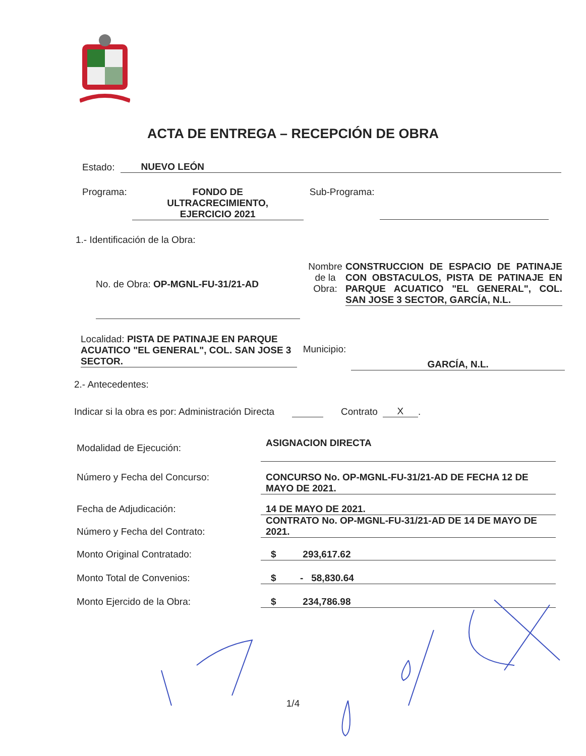ACTA DE ENTREGA – RECEPCIÓN DE OBRA
Estado: NUEVO LEÓN
Programa: FONDO DE
ULTRACRECIMIENTO,
EJERCICIO 2021 Sub-Programa:
1.- Identificación de la Obra:
No. de Obra: OP-MGNL-FU-31/21-AD Nombre de la Obra: CONSTRUCCION DE ESPACIO DE PATINAJE CON OBSTACULOS, PISTA DE PATINAJE EN PARQUE ACUATICO "EL GENERAL", COL. SAN JOSE 3 SECTOR, GARCÍA, N.L.
Localidad: PISTA DE PATINAJE EN PARQUE ACUATICO "EL GENERAL", COL. SAN JOSE 3 SECTOR. Municipio: GARCÍA, N.L.
2.- Antecedentes:
Indicar si la obra es por: Administración Directa Contrato X.
Modalidad de Ejecución: ASIGNACION DIRECTA
Número y Fecha del Concurso: CONCURSO No. OP-MGNL-FU-31/21-AD DE FECHA 12 DE MAYO DE 2021.
Fecha de Adjudicación: 14 DE MAYO DE 2021.
Número y Fecha del Contrato: CONTRATO No. OP-MGNL-FU-31/21-AD DE 14 DE MAYO DE 2021.
Monto Original Contratado: $ 293,617.62
Monto Total de Convenios: $ - 58,830.64
Monto Ejercido de la Obra: $ 234,786.98
1/4